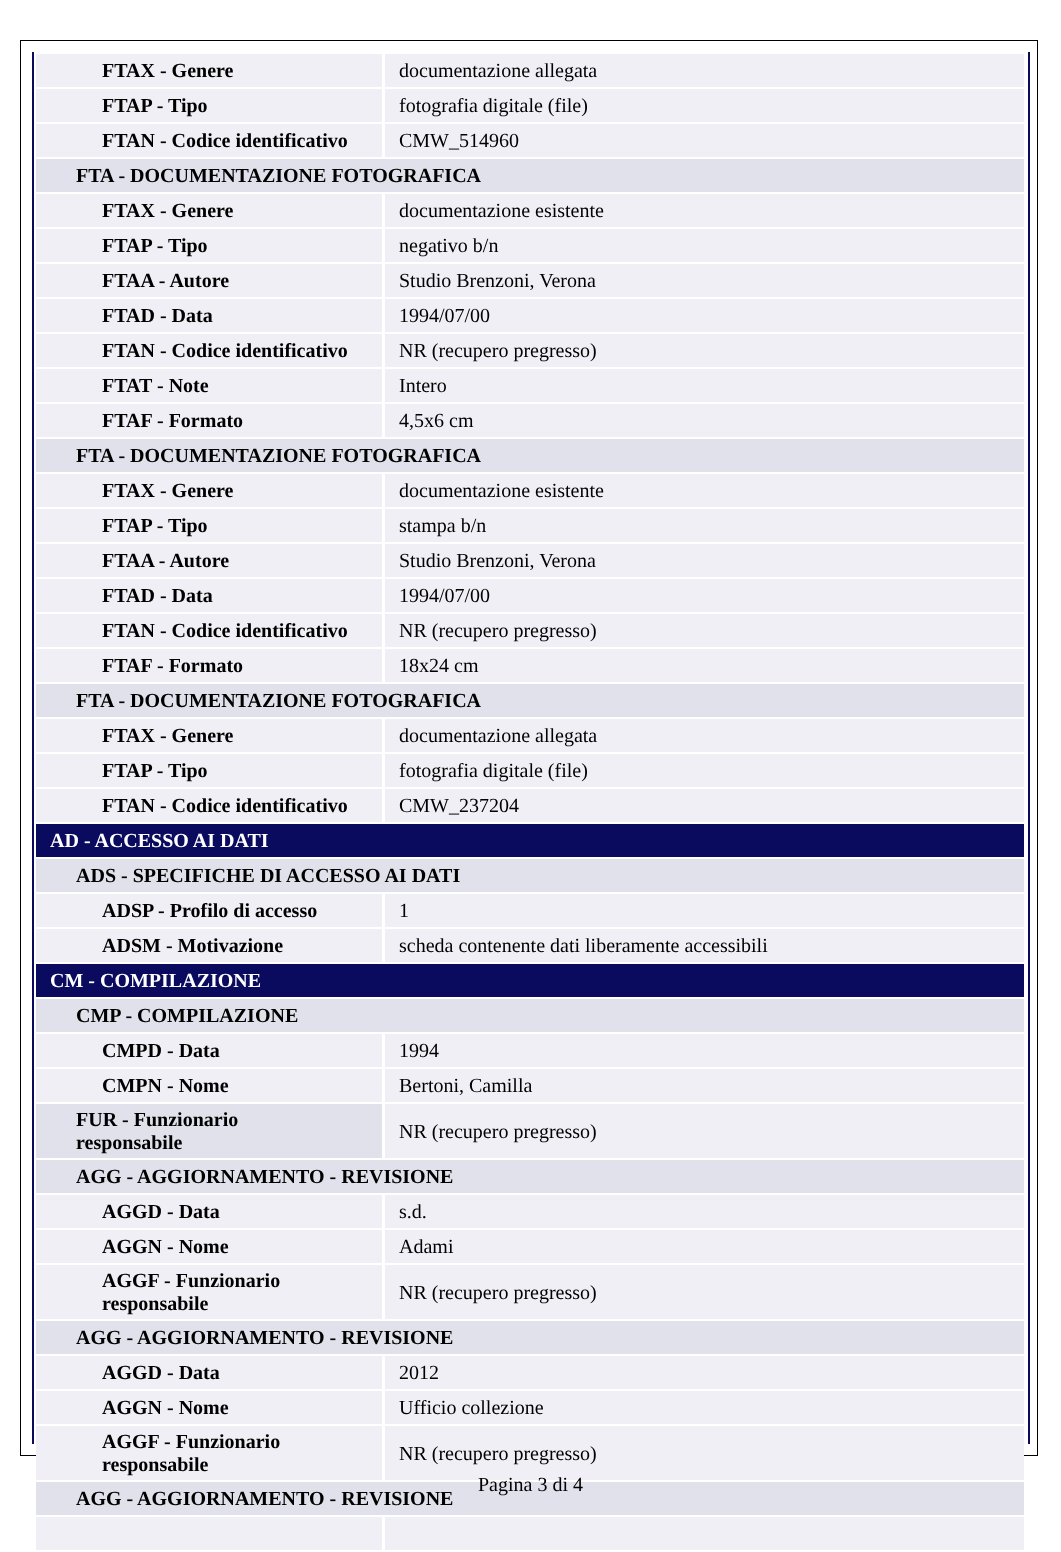| FTAX - Genere | documentazione allegata |
| FTAP - Tipo | fotografia digitale (file) |
| FTAN - Codice identificativo | CMW_514960 |
| FTA - DOCUMENTAZIONE FOTOGRAFICA | |
| FTAX - Genere | documentazione esistente |
| FTAP - Tipo | negativo b/n |
| FTAA - Autore | Studio Brenzoni, Verona |
| FTAD - Data | 1994/07/00 |
| FTAN - Codice identificativo | NR (recupero pregresso) |
| FTAT - Note | Intero |
| FTAF - Formato | 4,5x6 cm |
| FTA - DOCUMENTAZIONE FOTOGRAFICA | |
| FTAX - Genere | documentazione esistente |
| FTAP - Tipo | stampa b/n |
| FTAA - Autore | Studio Brenzoni, Verona |
| FTAD - Data | 1994/07/00 |
| FTAN - Codice identificativo | NR (recupero pregresso) |
| FTAF - Formato | 18x24 cm |
| FTA - DOCUMENTAZIONE FOTOGRAFICA | |
| FTAX - Genere | documentazione allegata |
| FTAP - Tipo | fotografia digitale (file) |
| FTAN - Codice identificativo | CMW_237204 |
| AD - ACCESSO AI DATI | |
| ADS - SPECIFICHE DI ACCESSO AI DATI | |
| ADSP - Profilo di accesso | 1 |
| ADSM - Motivazione | scheda contenente dati liberamente accessibili |
| CM - COMPILAZIONE | |
| CMP - COMPILAZIONE | |
| CMPD - Data | 1994 |
| CMPN - Nome | Bertoni, Camilla |
| FUR - Funzionario responsabile | NR (recupero pregresso) |
| AGG - AGGIORNAMENTO - REVISIONE | |
| AGGD - Data | s.d. |
| AGGN - Nome | Adami |
| AGGF - Funzionario responsabile | NR (recupero pregresso) |
| AGG - AGGIORNAMENTO - REVISIONE | |
| AGGD - Data | 2012 |
| AGGN - Nome | Ufficio collezione |
| AGGF - Funzionario responsabile | NR (recupero pregresso) |
| AGG - AGGIORNAMENTO - REVISIONE | |
Pagina 3 di 4